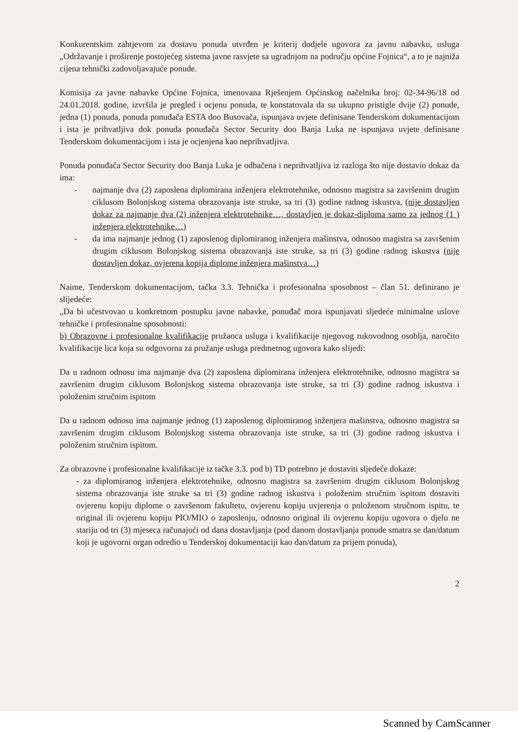Konkurentskim zahtjevom za dostavu ponuda utvrđen je kriterij dodjele ugovora za javnu nabavku, usluga „Održavanje i proširenje postojećeg sistema javne rasvjete sa ugradnjom na području općine Fojnica“, a to je najniža cijena tehnički zadovoljavajuće ponude.
Komisija za javne nabavke Općine Fojnica, imenovana Rješenjem Općinskog načelnika broj: 02-34-96/18 od 24.01.2018. godine, izvršila je pregled i ocjenu ponuda, te konstatovala da su ukupno pristigle dvije (2) ponude, jedna (1) ponuda, ponuda ponuđača ESTA doo Busovača, ispunjava uvjete definisane Tenderskom dokumentacijom i ista je prihvatljiva dok ponuda ponuđača Sector Security doo Banja Luka ne ispunjava uvjete definisane Tenderskom dokumentacijom i ista je ocjenjena kao neprihvatljiva.
Ponuda ponuđača Sector Security doo Banja Luka je odbačena i neprihvatljiva iz razloga što nije dostavio dokaz da ima:
- najmanje dva (2) zaposlena diplomirana inženjera elektrotehnike, odnosno magistra sa završenim drugim ciklusom Bolonjskog sistema obrazovanja iste struke, sa tri (3) godine radnog iskustva, (nije dostavljen dokaz za najmanje dva (2) inženjera elektrotehnike…, dostavljen je dokaz-diploma samo za jednog (1 ) inženjera elektrotehnike…)
- da ima najmanje jednog (1) zaposlenog diplomiranog inženjera mašinstva, odnosno magistra sa završenim drugim ciklusom Bolonjskog sistema obrazovanja iste struke, sa tri (3) godine radnog iskustva (nije dostavljen dokaz, ovjerena kopija diplome inženjera mašinstva…)
Naime, Tenderskom dokumentacijom, tačka 3.3. Tehnička i profesionalna sposobnost – član 51. definirano je slijedeće:
„Da bi učestvovao u konkretnom postupku javne nabavke, ponuđač mora ispunjavati sljedeće minimalne uslove tehničke i profesionalne sposobnosti:
b) Obrazovne i profesionalne kvalifikacije pružaoca usluga i kvalifikacije njegovog rukovodnog osoblja, naročito kvalifikacije lica koja su odgovorna za pružanje usluga predmetnog ugovora kako slijedi:
Da u radnom odnosu ima najmanje dva (2) zaposlena diplomirana inženjera elektrotehnike, odnosno magistra sa završenim drugim ciklusom Bolonjskog sistema obrazovanja iste struke, sa tri (3) godine radnog iskustva i položenim stručnim ispitom
Da u radnom odnosu ima najmanje jednog (1) zaposlenog diplomiranog inženjera mašinstva, odnosno magistra sa završenim drugim ciklusom Bolonjskog sistema obrazovanja iste struke, sa tri (3) godine radnog iskustva i položenim stručnim ispitom.
Za obrazovne i profesionalne kvalifikacije iz tačke 3.3. pod b) TD potrebno je dostaviti sljedeće dokaze:
- za diplomiranog inženjera elektrotehnike, odnosno magistra sa završenim drugim ciklusom Bolonjskog sistema obrazovanja iste struke sa tri (3) godine radnog iskustva i položenim stručnim ispitom dostaviti ovjerenu kopiju diplome o završenom fakultetu, ovjerenu kopiju uvjerenja o položenom stručnom ispitu, te original ili ovjerenu kopiju PIO/MIO o zaposlenju, odnosno original ili ovjerenu kopiju ugovora o djelu ne stariju od tri (3) mjeseca računajući od dana dostavljanja (pod danom dostavljanja ponude smatra se dan/datum koji je ugovorni organ odredio u Tenderskoj dokumentaciji kao dan/datum za prijem ponuda),
2
Scanned by CamScanner